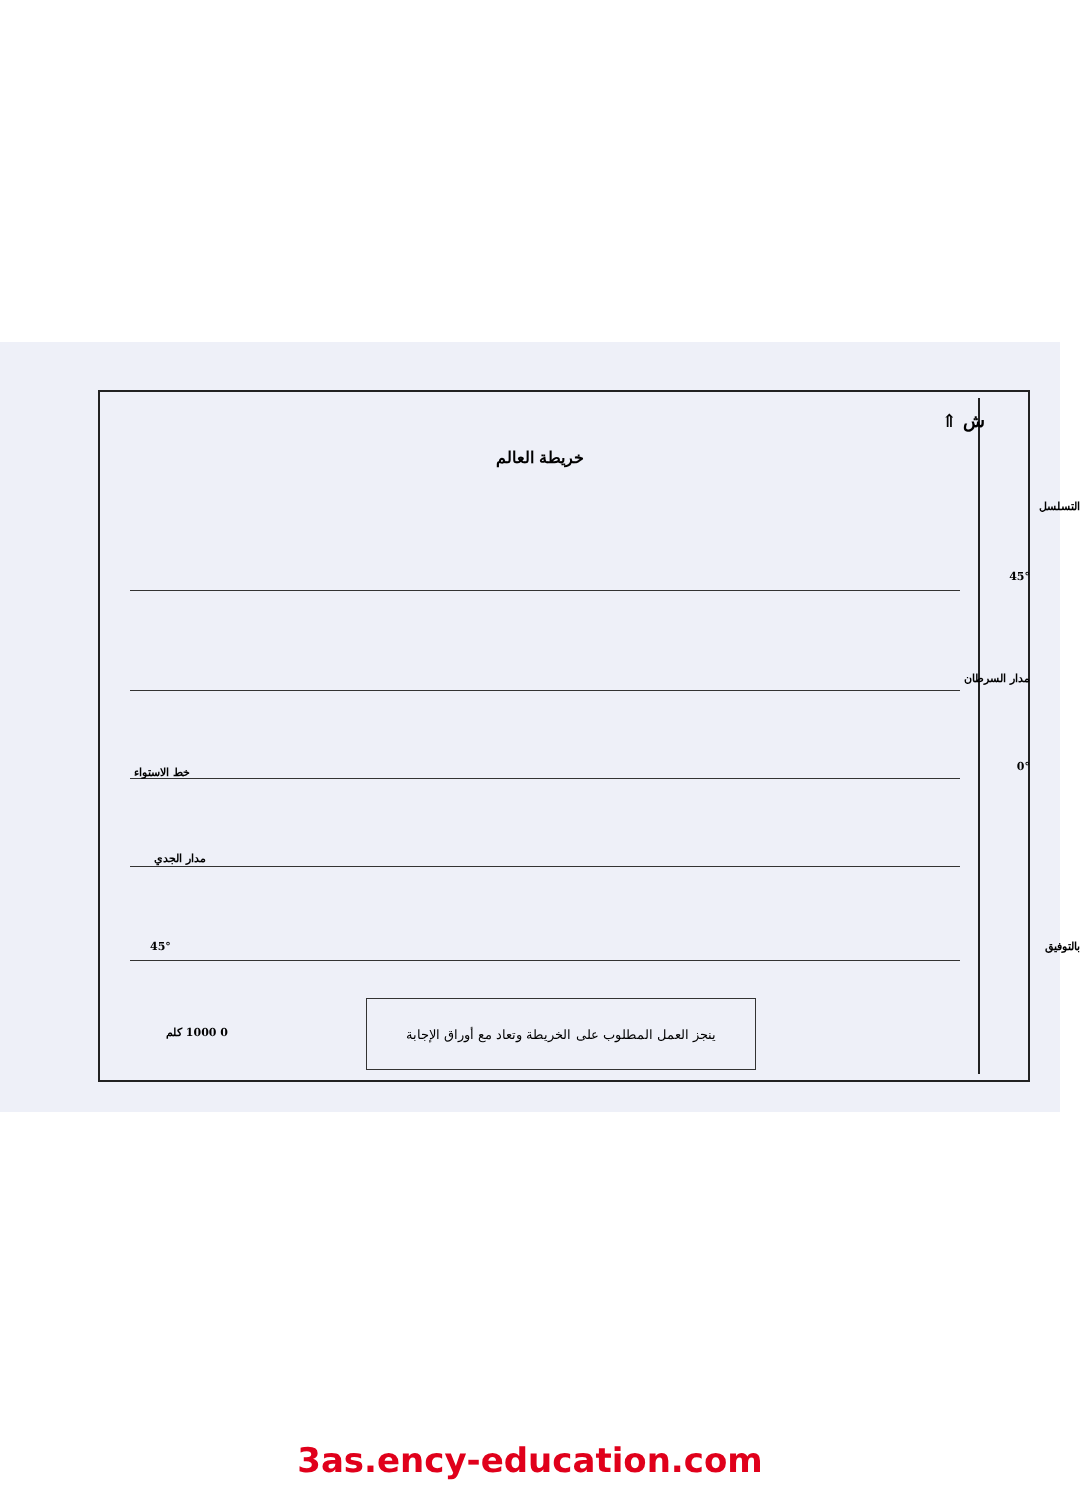ش ⇑
خريطة العالم
45°
مدار السرطان
0° خط الاستواء
مدار الجدي
45°
ينجز العمل المطلوب على الخريطة وتعاد مع أوراق الإجابة
0 1000 كلم
التسلسل
بالتوفيق
3as.ency-education.com